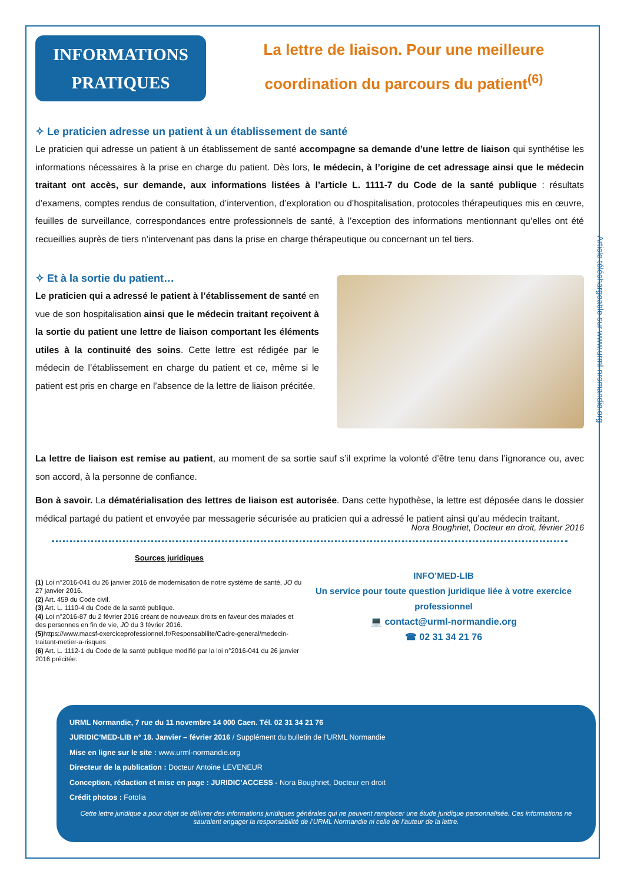Article téléchargeable sur www.urml-nromandie.org
INFORMATIONS
PRATIQUES
La lettre de liaison. Pour une meilleure coordination du parcours du patient<sup>(6)</sup>
✧ Le praticien adresse un patient à un établissement de santé
Le praticien qui adresse un patient à un établissement de santé accompagne sa demande d’une lettre de liaison qui synthétise les informations nécessaires à la prise en charge du patient. Dès lors, le médecin, à l’origine de cet adressage ainsi que le médecin traitant ont accès, sur demande, aux informations listées à l’article L. 1111-7 du Code de la santé publique : résultats d’examens, comptes rendus de consultation, d’intervention, d’exploration ou d’hospitalisation, protocoles thérapeutiques mis en œuvre, feuilles de surveillance, correspondances entre professionnels de santé, à l’exception des informations mentionnant qu’elles ont été recueillies auprès de tiers n’intervenant pas dans la prise en charge thérapeutique ou concernant un tel tiers.
✧ Et à la sortie du patient…
Le praticien qui a adressé le patient à l’établissement de santé en vue de son hospitalisation ainsi que le médecin traitant reçoivent à la sortie du patient une lettre de liaison comportant les éléments utiles à la continuité des soins. Cette lettre est rédigée par le médecin de l’établissement en charge du patient et ce, même si le patient est pris en charge en l’absence de la lettre de liaison précitée.
La lettre de liaison est remise au patient, au moment de sa sortie sauf s’il exprime la volonté d’être tenu dans l’ignorance ou, avec son accord, à la personne de confiance.
Bon à savoir. La dématérialisation des lettres de liaison est autorisée. Dans cette hypothèse, la lettre est déposée dans le dossier médical partagé du patient et envoyée par messagerie sécurisée au praticien qui a adressé le patient ainsi qu’au médecin traitant.
Nora Boughriet, Docteur en droit, février 2016
Sources juridiques
(1) Loi n°2016-041 du 26 janvier 2016 de modernisation de notre système de santé, JO du 27 janvier 2016.
(2) Art. 459 du Code civil.
(3) Art. L. 1110-4 du Code de la santé publique.
(4) Loi n°2016-87 du 2 février 2016 créant de nouveaux droits en faveur des malades et des personnes en fin de vie, JO du 3 février 2016.
(5) https://www.macsf-exerciceprofessionnel.fr/Responsabilite/Cadre-general/medecin-traitant-metier-a-risques
(6) Art. L. 1112-1 du Code de la santé publique modifié par la loi n°2016-041 du 26 janvier 2016 précitée.
INFO’MED-LIB
Un service pour toute question juridique liée à votre exercice professionnel
💻 contact@urml-normandie.org
☎ 02 31 34 21 76
URML Normandie, 7 rue du 11 novembre 14 000 Caen. Tél. 02 31 34 21 76
JURIDIC’MED-LIB n° 18. Janvier – février 2016 / Supplément du bulletin de l’URML Normandie
Mise en ligne sur le site : www.urml-normandie.org
Directeur de la publication : Docteur Antoine LEVENEUR
Conception, rédaction et mise en page : JURIDIC’ACCESS - Nora Boughriet, Docteur en droit
Crédit photos : Fotolia
Cette lettre juridique a pour objet de délivrer des informations juridiques générales qui ne peuvent remplacer une étude juridique personnalisée. Ces informations ne sauraient engager la responsabilité de l’URML Normandie ni celle de l’auteur de la lettre.